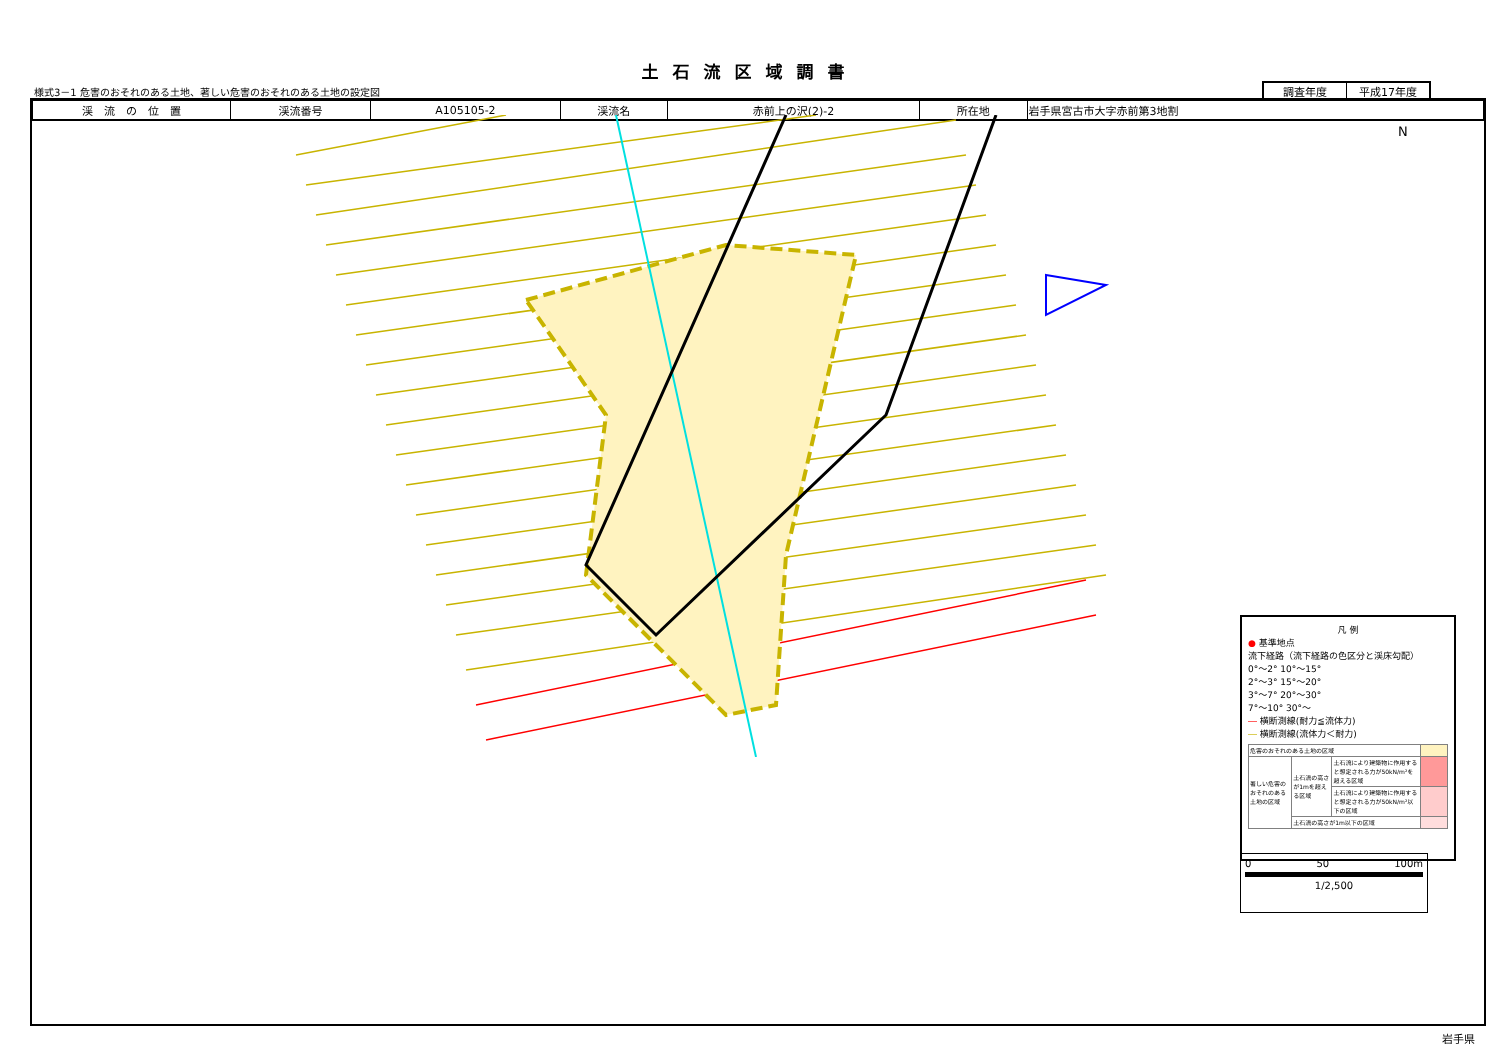土石流区域調書
様式3－1 危害のおそれのある土地、著しい危害のおそれのある土地の設定図
| 調査年度 | 平成17年度 |
| 渓 流 の 位 置 | 渓流番号 | A105105-2 | 渓流名 | 赤前上の沢(2)-2 | 所在地 | 岩手県宮古市大字赤前第3地割 |
N
凡 例
● 基準地点
流下経路（流下経路の色区分と渓床勾配）
0°～2° 10°～15°
2°～3° 15°～20°
3°～7° 20°～30°
7°～10° 30°～
― 横断測線(耐力≦流体力)
― 横断測線(流体力＜耐力)
| 危害のおそれのある土地の区域 | | | |
| 著しい危害のおそれのある土地の区域 | 土石流の高さが1mを超える区域 | 土石流により建築物に作用すると想定される力が50kN/m²を超える区域 | |
| | | 土石流により建築物に作用すると想定される力が50kN/m²以下の区域 | |
| | 土石流の高さが1m以下の区域 | | |
0 50 100m
1/2,500
岩手県